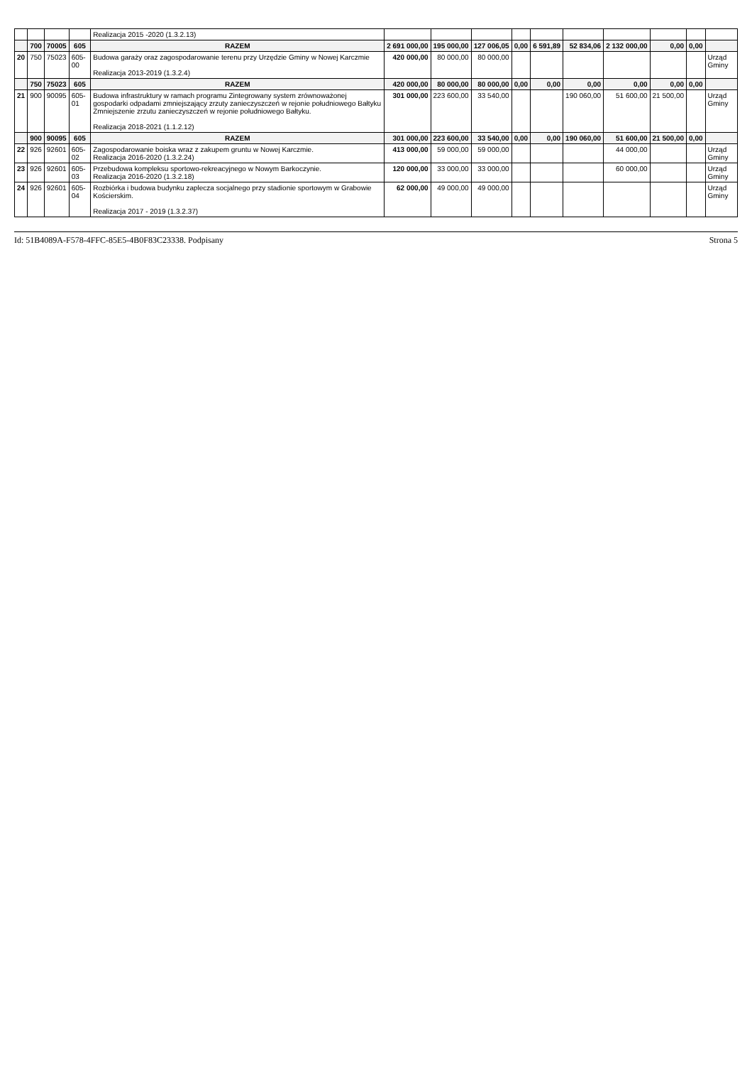| | | | | Realizacja 2015 -2020 (1.3.2.13) | | | | | | | | | | |
| | 700 | 70005 | 605 | RAZEM | 2 691 000,00 | 195 000,00 | 127 006,05 | 0,00 | 6 591,89 | 52 834,06 | 2 132 000,00 | 0,00 | 0,00 | |
| 20 | 750 | 75023 | 605-00 | Budowa garaży oraz zagospodarowanie terenu przy Urzędzie Gminy w Nowej Karczmie Realizacja 2013-2019 (1.3.2.4) | 420 000,00 | 80 000,00 | 80 000,00 | | | | | | | Urząd Gminy |
| | 750 | 75023 | 605 | RAZEM | 420 000,00 | 80 000,00 | 80 000,00 | 0,00 | 0,00 | 0,00 | 0,00 | 0,00 | 0,00 | |
| 21 | 900 | 90095 | 605-01 | Budowa infrastruktury w ramach programu Zintegrowany system zrównoważonej gospodarki odpadami zmniejszający zrzuty zanieczyszczeń w rejonie południowego Bałtyku Zmniejszenie zrzutu zanieczyszczeń w rejonie południowego Bałtyku. Realizacja 2018-2021 (1.1.2.12) | 301 000,00 | 223 600,00 | 33 540,00 | | | 190 060,00 | 51 600,00 | 21 500,00 | | Urząd Gminy |
| | 900 | 90095 | 605 | RAZEM | 301 000,00 | 223 600,00 | 33 540,00 | 0,00 | 0,00 | 190 060,00 | 51 600,00 | 21 500,00 | 0,00 | |
| 22 | 926 | 92601 | 605-02 | Zagospodarowanie boiska wraz z zakupem gruntu w Nowej Karczmie. Realizacja 2016-2020 (1.3.2.24) | 413 000,00 | 59 000,00 | 59 000,00 | | | | 44 000,00 | | | Urząd Gminy |
| 23 | 926 | 92601 | 605-03 | Przebudowa kompleksu sportowo-rekreacyjnego w Nowym Barkoczynie. Realizacja 2016-2020 (1.3.2.18) | 120 000,00 | 33 000,00 | 33 000,00 | | | | 60 000,00 | | | Urząd Gminy |
| 24 | 926 | 92601 | 605-04 | Rozbiórka i budowa budynku zaplecza socjalnego przy stadionie sportowym w Grabowie Kościerskim. Realizacja 2017 - 2019 (1.3.2.37) | 62 000,00 | 49 000,00 | 49 000,00 | | | | | | | Urząd Gminy |
Id: 51B4089A-F578-4FFC-85E5-4B0F83C23338. Podpisany Strona 5